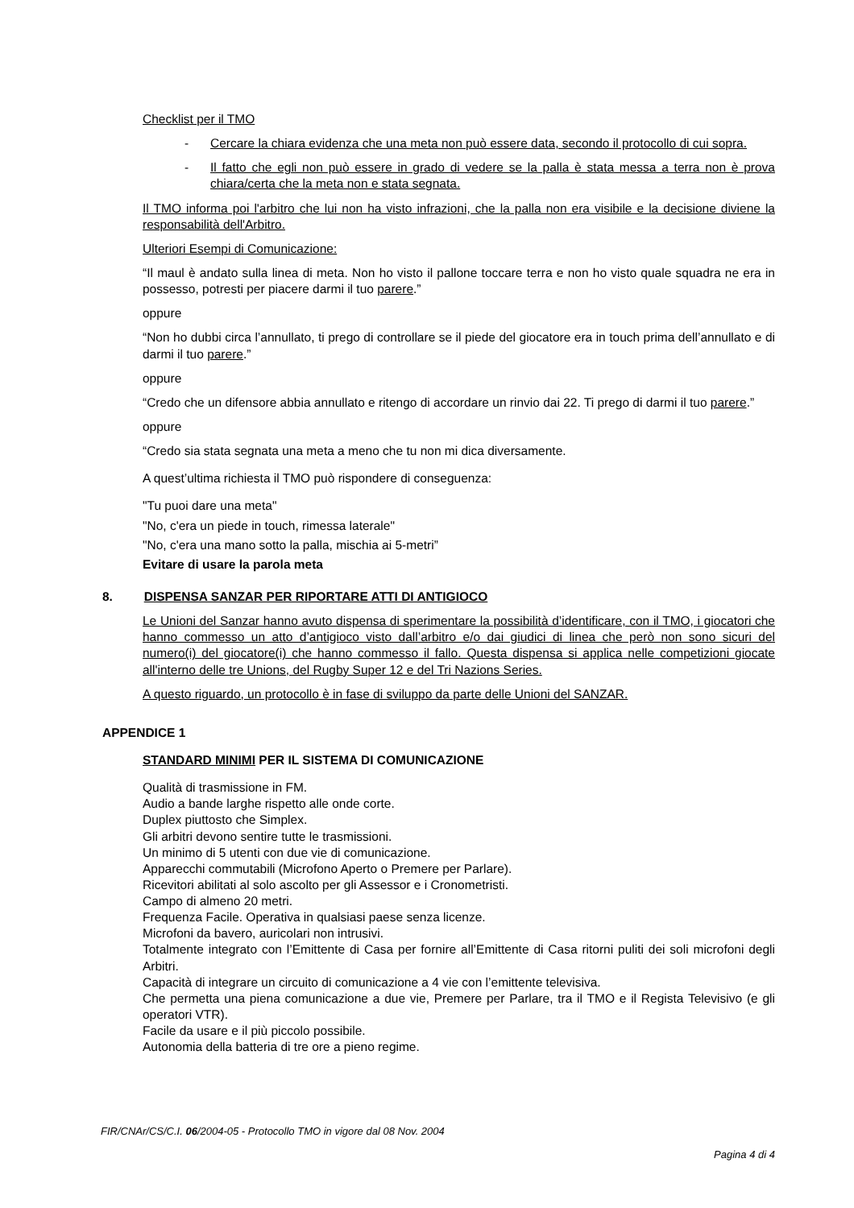Checklist per il TMO
- Cercare la chiara evidenza che una meta non può essere data, secondo il protocollo di cui sopra.
- Il fatto che egli non può essere in grado di vedere se la palla è stata messa a terra non è prova chiara/certa che la meta non e stata segnata.
Il TMO informa poi l'arbitro che lui non ha visto infrazioni, che la palla non era visibile e la decisione diviene la responsabilità dell'Arbitro.
Ulteriori Esempi di Comunicazione:
“Il maul è andato sulla linea di meta. Non ho visto il pallone toccare terra e non ho visto quale squadra ne era in possesso, potresti per piacere darmi il tuo parere.”
oppure
“Non ho dubbi circa l’annullato, ti prego di controllare se il piede del giocatore era in touch prima dell’annullato e di darmi il tuo parere.”
oppure
“Credo che un difensore abbia annullato e ritengo di accordare un rinvio dai 22. Ti prego di darmi il tuo parere.”
oppure
“Credo sia stata segnata una meta a meno che tu non mi dica diversamente.
A quest’ultima richiesta il TMO può rispondere di conseguenza:
"Tu puoi dare una meta"
"No, c'era un piede in touch, rimessa laterale"
"No, c'era una mano sotto la palla, mischia ai 5-metri”
Evitare di usare la parola meta
8. DISPENSA SANZAR PER RIPORTARE ATTI DI ANTIGIOCO
Le Unioni del Sanzar hanno avuto dispensa di sperimentare la possibilità d’identificare, con il TMO, i giocatori che hanno commesso un atto d’antigioco visto dall’arbitro e/o dai giudici di linea che però non sono sicuri del numero(i) del giocatore(i) che hanno commesso il fallo. Questa dispensa si applica nelle competizioni giocate all'interno delle tre Unions, del Rugby Super 12 e del Tri Nazions Series.
A questo riguardo, un protocollo è in fase di sviluppo da parte delle Unioni del SANZAR.
APPENDICE 1
STANDARD MINIMI PER IL SISTEMA DI COMUNICAZIONE
Qualità di trasmissione in FM.
Audio a bande larghe rispetto alle onde corte.
Duplex piuttosto che Simplex.
Gli arbitri devono sentire tutte le trasmissioni.
Un minimo di 5 utenti con due vie di comunicazione.
Apparecchi commutabili (Microfono Aperto o Premere per Parlare).
Ricevitori abilitati al solo ascolto per gli Assessor e i Cronometristi.
Campo di almeno 20 metri.
Frequenza Facile. Operativa in qualsiasi paese senza licenze.
Microfoni da bavero, auricolari non intrusivi.
Totalmente integrato con l’Emittente di Casa per fornire all’Emittente di Casa ritorni puliti dei soli microfoni degli Arbitri.
Capacità di integrare un circuito di comunicazione a 4 vie con l’emittente televisiva.
Che permetta una piena comunicazione a due vie, Premere per Parlare, tra il TMO e il Regista Televisivo (e gli operatori VTR).
Facile da usare e il più piccolo possibile.
Autonomia della batteria di tre ore a pieno regime.
FIR/CNAr/CS/C.I. 06/2004-05 - Protocollo TMO in vigore dal 08 Nov. 2004
Pagina 4 di 4